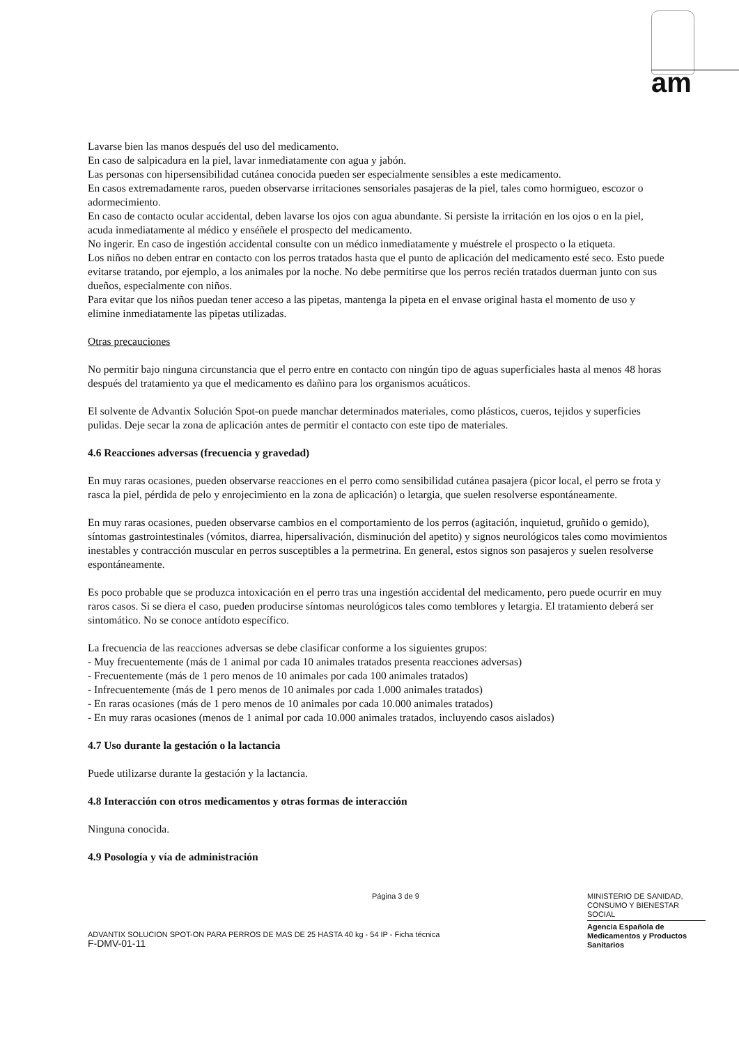am
Lavarse bien las manos después del uso del medicamento.
En caso de salpicadura en la piel, lavar inmediatamente con agua y jabón.
Las personas con hipersensibilidad cutánea conocida pueden ser especialmente sensibles a este medicamento.
En casos extremadamente raros, pueden observarse irritaciones sensoriales pasajeras de la piel, tales como hormigueo, escozor o adormecimiento.
En caso de contacto ocular accidental, deben lavarse los ojos con agua abundante. Si persiste la irritación en los ojos o en la piel, acuda inmediatamente al médico y enséñele el prospecto del medicamento.
No ingerir. En caso de ingestión accidental consulte con un médico inmediatamente y muéstrele el prospecto o la etiqueta.
Los niños no deben entrar en contacto con los perros tratados hasta que el punto de aplicación del medicamento esté seco. Esto puede evitarse tratando, por ejemplo, a los animales por la noche. No debe permitirse que los perros recién tratados duerman junto con sus dueños, especialmente con niños.
Para evitar que los niños puedan tener acceso a las pipetas, mantenga la pipeta en el envase original hasta el momento de uso y elimine inmediatamente las pipetas utilizadas.
Otras precauciones
No permitir bajo ninguna circunstancia que el perro entre en contacto con ningún tipo de aguas superficiales hasta al menos 48 horas después del tratamiento ya que el medicamento es dañino para los organismos acuáticos.
El solvente de Advantix Solución Spot-on puede manchar determinados materiales, como plásticos, cueros, tejidos y superficies pulidas. Deje secar la zona de aplicación antes de permitir el contacto con este tipo de materiales.
4.6 Reacciones adversas (frecuencia y gravedad)
En muy raras ocasiones, pueden observarse reacciones en el perro como sensibilidad cutánea pasajera (picor local, el perro se frota y rasca la piel, pérdida de pelo y enrojecimiento en la zona de aplicación) o letargia, que suelen resolverse espontáneamente.
En muy raras ocasiones, pueden observarse cambios en el comportamiento de los perros (agitación, inquietud, gruñido o gemido), síntomas gastrointestinales (vómitos, diarrea, hipersalivación, disminución del apetito) y signos neurológicos tales como movimientos inestables y contracción muscular en perros susceptibles a la permetrina. En general, estos signos son pasajeros y suelen resolverse espontáneamente.
Es poco probable que se produzca intoxicación en el perro tras una ingestión accidental del medicamento, pero puede ocurrir en muy raros casos. Si se diera el caso, pueden producirse síntomas neurológicos tales como temblores y letargia. El tratamiento deberá ser sintomático. No se conoce antídoto específico.
La frecuencia de las reacciones adversas se debe clasificar conforme a los siguientes grupos:
- Muy frecuentemente (más de 1 animal por cada 10 animales tratados presenta reacciones adversas)
- Frecuentemente (más de 1 pero menos de 10 animales por cada 100 animales tratados)
- Infrecuentemente (más de 1 pero menos de 10 animales por cada 1.000 animales tratados)
- En raras ocasiones (más de 1 pero menos de 10 animales por cada 10.000 animales tratados)
- En muy raras ocasiones (menos de 1 animal por cada 10.000 animales tratados, incluyendo casos aislados)
4.7 Uso durante la gestación o la lactancia
Puede utilizarse durante la gestación y la lactancia.
4.8 Interacción con otros medicamentos y otras formas de interacción
Ninguna conocida.
4.9 Posología y vía de administración
Página 3 de 9
MINISTERIO DE SANIDAD, CONSUMO Y BIENESTAR SOCIAL
Agencia Española de Medicamentos y Productos Sanitarios
ADVANTIX SOLUCION SPOT-ON PARA PERROS DE MAS DE 25 HASTA 40 kg - 54 IP - Ficha técnica
F-DMV-01-11